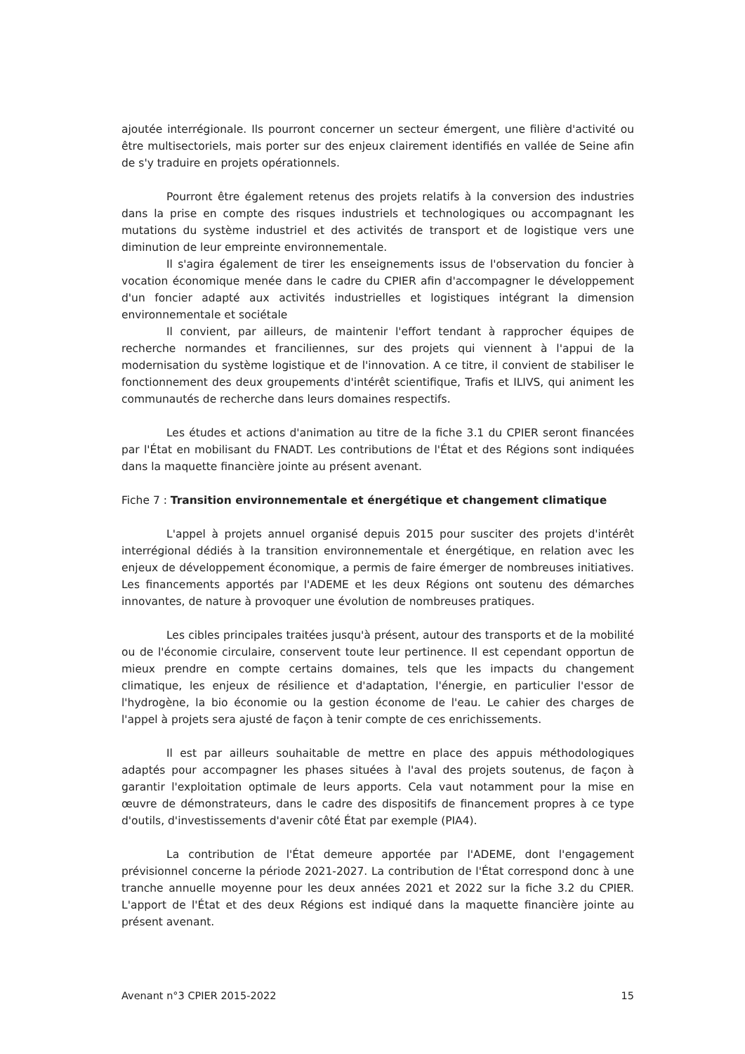ajoutée interrégionale. Ils pourront concerner un secteur émergent, une filière d'activité ou être multisectoriels, mais porter sur des enjeux clairement identifiés en vallée de Seine afin de s'y traduire en projets opérationnels.
Pourront être également retenus des projets relatifs à la conversion des industries dans la prise en compte des risques industriels et technologiques ou accompagnant les mutations du système industriel et des activités de transport et de logistique vers une diminution de leur empreinte environnementale.
Il s'agira également de tirer les enseignements issus de l'observation du foncier à vocation économique menée dans le cadre du CPIER afin d'accompagner le développement d'un foncier adapté aux activités industrielles et logistiques intégrant la dimension environnementale et sociétale
Il convient, par ailleurs, de maintenir l'effort tendant à rapprocher équipes de recherche normandes et franciliennes, sur des projets qui viennent à l'appui de la modernisation du système logistique et de l'innovation. A ce titre, il convient de stabiliser le fonctionnement des deux groupements d'intérêt scientifique, Trafis et ILIVS, qui animent les communautés de recherche dans leurs domaines respectifs.
Les études et actions d'animation au titre de la fiche 3.1 du CPIER seront financées par l'État en mobilisant du FNADT. Les contributions de l'État et des Régions sont indiquées dans la maquette financière jointe au présent avenant.
Fiche 7 : Transition environnementale et énergétique et changement climatique
L'appel à projets annuel organisé depuis 2015 pour susciter des projets d'intérêt interrégional dédiés à la transition environnementale et énergétique, en relation avec les enjeux de développement économique, a permis de faire émerger de nombreuses initiatives. Les financements apportés par l'ADEME et les deux Régions ont soutenu des démarches innovantes, de nature à provoquer une évolution de nombreuses pratiques.
Les cibles principales traitées jusqu'à présent, autour des transports et de la mobilité ou de l'économie circulaire, conservent toute leur pertinence. Il est cependant opportun de mieux prendre en compte certains domaines, tels que les impacts du changement climatique, les enjeux de résilience et d'adaptation, l'énergie, en particulier l'essor de l'hydrogène, la bio économie ou la gestion économe de l'eau. Le cahier des charges de l'appel à projets sera ajusté de façon à tenir compte de ces enrichissements.
Il est par ailleurs souhaitable de mettre en place des appuis méthodologiques adaptés pour accompagner les phases situées à l'aval des projets soutenus, de façon à garantir l'exploitation optimale de leurs apports. Cela vaut notamment pour la mise en œuvre de démonstrateurs, dans le cadre des dispositifs de financement propres à ce type d'outils, d'investissements d'avenir côté État par exemple (PIA4).
La contribution de l'État demeure apportée par l'ADEME, dont l'engagement prévisionnel concerne la période 2021-2027. La contribution de l'État correspond donc à une tranche annuelle moyenne pour les deux années 2021 et 2022 sur la fiche 3.2 du CPIER. L'apport de l'État et des deux Régions est indiqué dans la maquette financière jointe au présent avenant.
Avenant n°3 CPIER 2015-2022 15